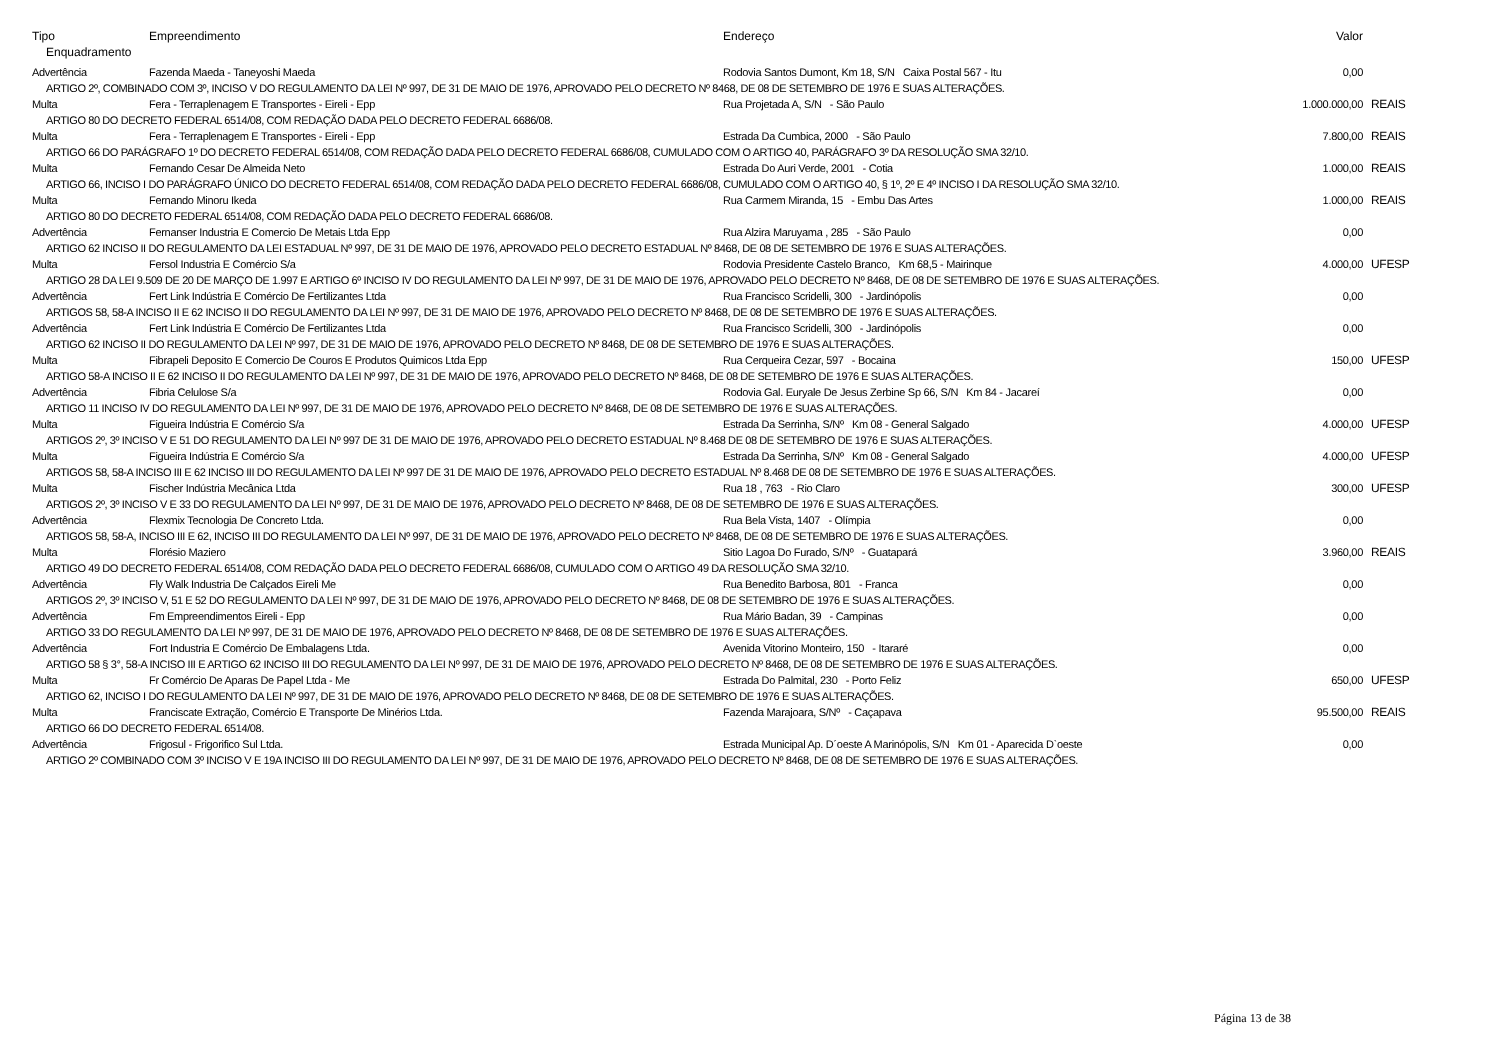| Tipo | Empreendimento | Endereço | Valor | |
| --- | --- | --- | --- | --- |
| Enquadramento | | | | |
| Advertência | Fazenda Maeda - Taneyoshi Maeda | Rodovia Santos Dumont, Km 18, S/N Caixa Postal 567 - Itu | 0,00 | |
| ARTIGO 2º, COMBINADO COM 3º, INCISO V DO REGULAMENTO DA LEI Nº 997, DE 31 DE MAIO DE 1976, APROVADO PELO DECRETO Nº 8468, DE 08 DE SETEMBRO DE 1976 E SUAS ALTERAÇÕES. | | | | |
| Multa | Fera - Terraplenagem E Transportes - Eireli - Epp | Rua Projetada A, S/N - São Paulo | 1.000.000,00 | REAIS |
| ARTIGO 80 DO DECRETO FEDERAL 6514/08, COM REDAÇÃO DADA PELO DECRETO FEDERAL 6686/08. | | | | |
| Multa | Fera - Terraplenagem E Transportes - Eireli - Epp | Estrada Da Cumbica, 2000 - São Paulo | 7.800,00 | REAIS |
| ARTIGO 66 DO PARÁGRAFO 1º DO DECRETO FEDERAL 6514/08, COM REDAÇÃO DADA PELO DECRETO FEDERAL 6686/08, CUMULADO COM O ARTIGO 40, PARÁGRAFO 3º DA RESOLUÇÃO SMA 32/10. | | | | |
| Multa | Fernando Cesar De Almeida Neto | Estrada Do Auri Verde, 2001 - Cotia | 1.000,00 | REAIS |
| ARTIGO 66, INCISO I DO PARÁGRAFO ÚNICO DO DECRETO FEDERAL 6514/08, COM REDAÇÃO DADA PELO DECRETO FEDERAL 6686/08, CUMULADO COM O ARTIGO 40, § 1º, 2º E 4º INCISO I DA RESOLUÇÃO SMA 32/10. | | | | |
| Multa | Fernando Minoru Ikeda | Rua Carmem Miranda, 15 - Embu Das Artes | 1.000,00 | REAIS |
| ARTIGO 80 DO DECRETO FEDERAL 6514/08, COM REDAÇÃO DADA PELO DECRETO FEDERAL 6686/08. | | | | |
| Advertência | Fernanser Industria E Comercio De Metais Ltda Epp | Rua Alzira Maruyama , 285 - São Paulo | 0,00 | |
| ARTIGO 62 INCISO II DO REGULAMENTO DA LEI ESTADUAL Nº 997, DE 31 DE MAIO DE 1976, APROVADO PELO DECRETO ESTADUAL Nº 8468, DE 08 DE SETEMBRO DE 1976 E SUAS ALTERAÇÕES. | | | | |
| Multa | Fersol Industria E Comércio S/a | Rodovia Presidente Castelo Branco, Km 68,5 - Mairinque | 4.000,00 | UFESP |
| ARTIGO 28 DA LEI 9.509 DE 20 DE MARÇO DE 1.997 E ARTIGO 6º INCISO IV DO REGULAMENTO DA LEI Nº 997, DE 31 DE MAIO DE 1976, APROVADO PELO DECRETO Nº 8468, DE 08 DE SETEMBRO DE 1976 E SUAS ALTERAÇÕES. | | | | |
| Advertência | Fert Link Indústria E Comércio De Fertilizantes Ltda | Rua Francisco Scridelli, 300 - Jardinópolis | 0,00 | |
| ARTIGOS 58, 58-A INCISO II E 62 INCISO II DO REGULAMENTO DA LEI Nº 997, DE 31 DE MAIO DE 1976, APROVADO PELO DECRETO Nº 8468, DE 08 DE SETEMBRO DE 1976 E SUAS ALTERAÇÕES. | | | | |
| Advertência | Fert Link Indústria E Comércio De Fertilizantes Ltda | Rua Francisco Scridelli, 300 - Jardinópolis | 0,00 | |
| ARTIGO 62 INCISO II DO REGULAMENTO DA LEI Nº 997, DE 31 DE MAIO DE 1976, APROVADO PELO DECRETO Nº 8468, DE 08 DE SETEMBRO DE 1976 E SUAS ALTERAÇÕES. | | | | |
| Multa | Fibrapeli Deposito E Comercio De Couros E Produtos Quimicos Ltda Epp | Rua Cerqueira Cezar, 597 - Bocaina | 150,00 | UFESP |
| ARTIGO 58-A INCISO II E 62 INCISO II DO REGULAMENTO DA LEI Nº 997, DE 31 DE MAIO DE 1976, APROVADO PELO DECRETO Nº 8468, DE 08 DE SETEMBRO DE 1976 E SUAS ALTERAÇÕES. | | | | |
| Advertência | Fibria Celulose S/a | Rodovia Gal. Euryale De Jesus Zerbine Sp 66, S/N Km 84 - Jacareí | 0,00 | |
| ARTIGO 11 INCISO IV DO REGULAMENTO DA LEI Nº 997, DE 31 DE MAIO DE 1976, APROVADO PELO DECRETO Nº 8468, DE 08 DE SETEMBRO DE 1976 E SUAS ALTERAÇÕES. | | | | |
| Multa | Figueira Indústria E Comércio S/a | Estrada Da Serrinha, S/Nº Km 08 - General Salgado | 4.000,00 | UFESP |
| ARTIGOS 2º, 3º INCISO V E 51 DO REGULAMENTO DA LEI Nº 997 DE 31 DE MAIO DE 1976, APROVADO PELO DECRETO ESTADUAL Nº 8.468 DE 08 DE SETEMBRO DE 1976 E SUAS ALTERAÇÕES. | | | | |
| Multa | Figueira Indústria E Comércio S/a | Estrada Da Serrinha, S/Nº Km 08 - General Salgado | 4.000,00 | UFESP |
| ARTIGOS 58, 58-A INCISO III E 62 INCISO III DO REGULAMENTO DA LEI Nº 997 DE 31 DE MAIO DE 1976, APROVADO PELO DECRETO ESTADUAL Nº 8.468 DE 08 DE SETEMBRO DE 1976 E SUAS ALTERAÇÕES. | | | | |
| Multa | Fischer Indústria Mecânica Ltda | Rua 18 , 763 - Rio Claro | 300,00 | UFESP |
| ARTIGOS 2º, 3º INCISO V E 33 DO REGULAMENTO DA LEI Nº 997, DE 31 DE MAIO DE 1976, APROVADO PELO DECRETO Nº 8468, DE 08 DE SETEMBRO DE 1976 E SUAS ALTERAÇÕES. | | | | |
| Advertência | Flexmix Tecnologia De Concreto Ltda. | Rua Bela Vista, 1407 - Olímpia | 0,00 | |
| ARTIGOS 58, 58-A, INCISO III E 62, INCISO III DO REGULAMENTO DA LEI Nº 997, DE 31 DE MAIO DE 1976, APROVADO PELO DECRETO Nº 8468, DE 08 DE SETEMBRO DE 1976 E SUAS ALTERAÇÕES. | | | | |
| Multa | Florésio Maziero | Sitio Lagoa Do Furado, S/Nº - Guatapará | 3.960,00 | REAIS |
| ARTIGO 49 DO DECRETO FEDERAL 6514/08, COM REDAÇÃO DADA PELO DECRETO FEDERAL 6686/08, CUMULADO COM O ARTIGO 49 DA RESOLUÇÃO SMA 32/10. | | | | |
| Advertência | Fly Walk Industria De Calçados Eireli Me | Rua Benedito Barbosa, 801 - Franca | 0,00 | |
| ARTIGOS 2º, 3º INCISO V, 51 E 52 DO REGULAMENTO DA LEI Nº 997, DE 31 DE MAIO DE 1976, APROVADO PELO DECRETO Nº 8468, DE 08 DE SETEMBRO DE 1976 E SUAS ALTERAÇÕES. | | | | |
| Advertência | Fm Empreendimentos Eireli - Epp | Rua Mário Badan, 39 - Campinas | 0,00 | |
| ARTIGO 33 DO REGULAMENTO DA LEI Nº 997, DE 31 DE MAIO DE 1976, APROVADO PELO DECRETO Nº 8468, DE 08 DE SETEMBRO DE 1976 E SUAS ALTERAÇÕES. | | | | |
| Advertência | Fort Industria E Comércio De Embalagens Ltda. | Avenida Vitorino Monteiro, 150 - Itararé | 0,00 | |
| ARTIGO 58 § 3°, 58-A INCISO III E ARTIGO 62 INCISO III DO REGULAMENTO DA LEI Nº 997, DE 31 DE MAIO DE 1976, APROVADO PELO DECRETO Nº 8468, DE 08 DE SETEMBRO DE 1976 E SUAS ALTERAÇÕES. | | | | |
| Multa | Fr Comércio De Aparas De Papel Ltda - Me | Estrada Do Palmital, 230 - Porto Feliz | 650,00 | UFESP |
| ARTIGO 62, INCISO I DO REGULAMENTO DA LEI Nº 997, DE 31 DE MAIO DE 1976, APROVADO PELO DECRETO Nº 8468, DE 08 DE SETEMBRO DE 1976 E SUAS ALTERAÇÕES. | | | | |
| Multa | Franciscate Extração, Comércio E Transporte De Minérios Ltda. | Fazenda Marajoara, S/Nº - Caçapava | 95.500,00 | REAIS |
| ARTIGO 66 DO DECRETO FEDERAL 6514/08. | | | | |
| Advertência | Frigosul - Frigorifico Sul Ltda. | Estrada Municipal Ap. D´oeste A Marinópolis, S/N Km 01 - Aparecida D`oeste | 0,00 | |
| ARTIGO 2º COMBINADO COM 3º INCISO V E 19A INCISO III DO REGULAMENTO DA LEI Nº 997, DE 31 DE MAIO DE 1976, APROVADO PELO DECRETO Nº 8468, DE 08 DE SETEMBRO DE 1976 E SUAS ALTERAÇÕES. | | | | |
Página 13 de 38